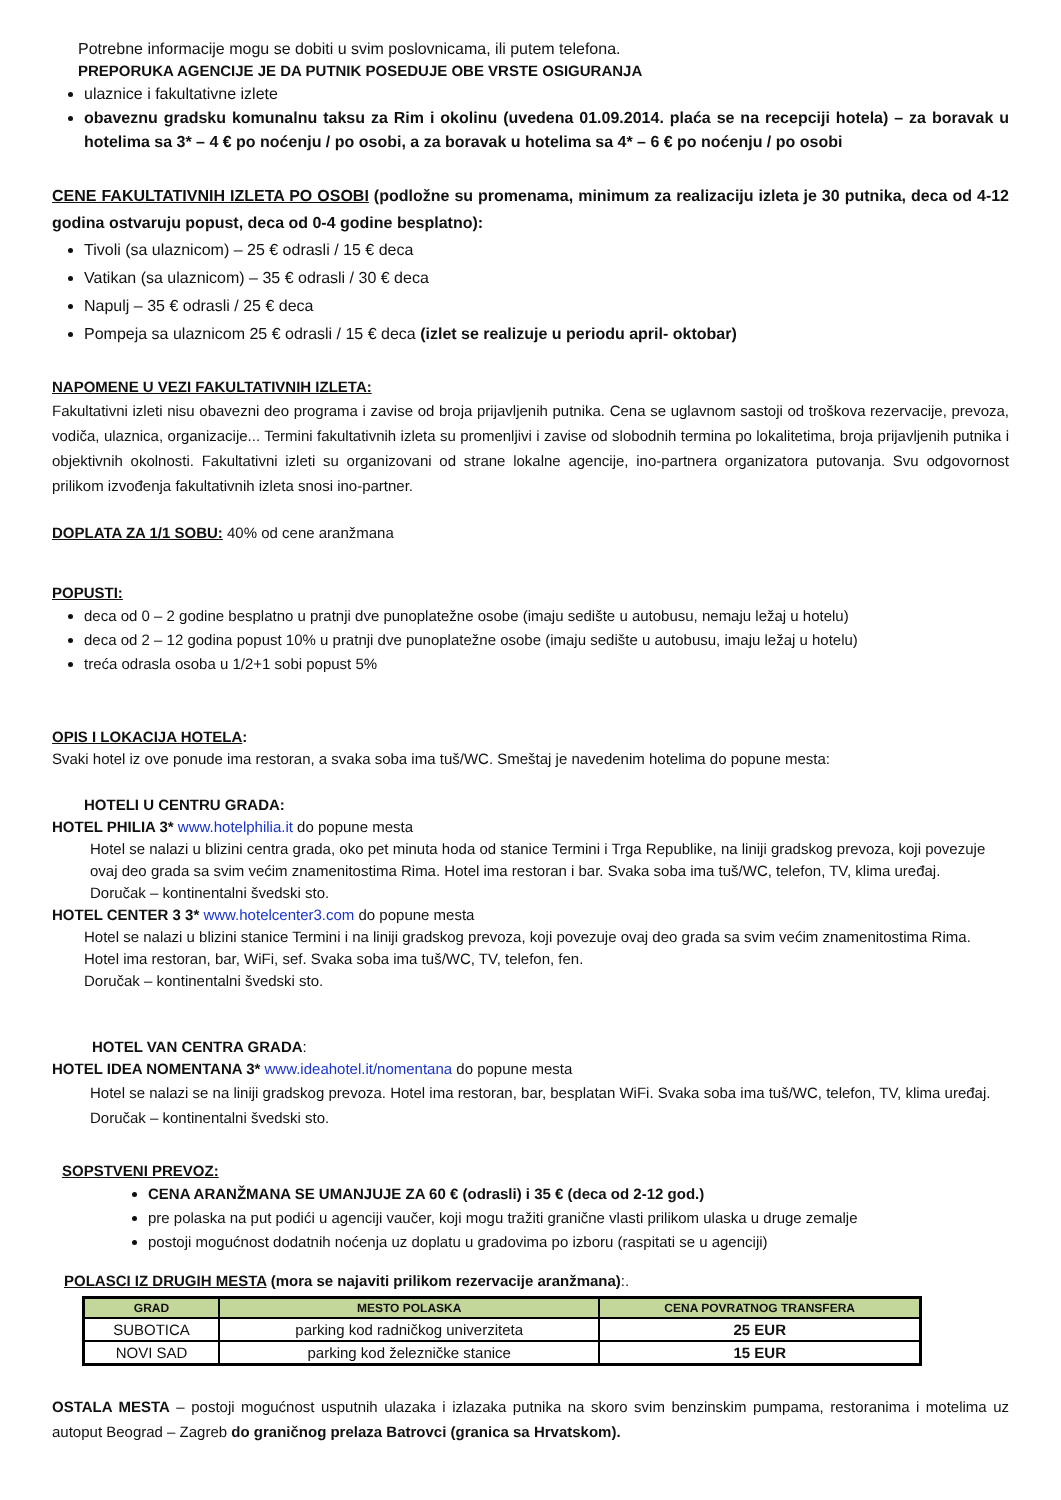Potrebne informacije mogu se dobiti u svim poslovnicama, ili putem telefona.
PREPORUKA AGENCIJE JE DA PUTNIK POSEDUJE OBE VRSTE OSIGURANJA
ulaznice i fakultativne izlete
obaveznu gradsku komunalnu taksu za Rim i okolinu (uvedena 01.09.2014. plaća se na recepciji hotela) – za boravak u hotelima sa 3* – 4 € po noćenju / po osobi, a za boravak u hotelima sa 4* – 6 € po noćenju / po osobi
CENE FAKULTATIVNIH IZLETA PO OSOBI (podložne su promenama, minimum za realizaciju izleta je 30 putnika, deca od 4-12 godina ostvaruju popust, deca od 0-4 godine besplatno):
Tivoli (sa ulaznicom) – 25 € odrasli / 15 € deca
Vatikan (sa ulaznicom) – 35 € odrasli / 30 € deca
Napulj – 35 € odrasli / 25 € deca
Pompeja sa ulaznicom 25 € odrasli / 15 € deca (izlet se realizuje u periodu april- oktobar)
NAPOMENE U VEZI FAKULTATIVNIH IZLETA:
Fakultativni izleti nisu obavezni deo programa i zavise od broja prijavljenih putnika. Cena se uglavnom sastoji od troškova rezervacije, prevoza, vodiča, ulaznica, organizacije... Termini fakultativnih izleta su promenljivi i zavise od slobodnih termina po lokalitetima, broja prijavljenih putnika i objektivnih okolnosti. Fakultativni izleti su organizovani od strane lokalne agencije, ino-partnera organizatora putovanja. Svu odgovornost prilikom izvođenja fakultativnih izleta snosi ino-partner.
DOPLATA ZA 1/1 SOBU: 40% od cene aranžmana
POPUSTI:
deca od 0 – 2 godine besplatno u pratnji dve punoplatežne osobe (imaju sedište u autobusu, nemaju ležaj u hotelu)
deca od 2 – 12 godina popust 10% u pratnji dve punoplatežne osobe (imaju sedište u autobusu, imaju ležaj u hotelu)
treća odrasla osoba u 1/2+1 sobi popust 5%
OPIS I LOKACIJA HOTELA:
Svaki hotel iz ove ponude ima restoran, a svaka soba ima tuš/WC. Smeštaj je navedenim hotelima do popune mesta:
HOTELI U CENTRU GRADA:
HOTEL PHILIA 3* www.hotelphilia.it do popune mesta
Hotel se nalazi u blizini centra grada, oko pet minuta hoda od stanice Termini i Trga Republike, na liniji gradskog prevoza, koji povezuje ovaj deo grada sa svim većim znamenitostima Rima. Hotel ima restoran i bar. Svaka soba ima tuš/WC, telefon, TV, klima uređaj.
Doručak – kontinentalni švedski sto.
HOTEL CENTER 3 3* www.hotelcenter3.com do popune mesta
Hotel se nalazi u blizini stanice Termini i na liniji gradskog prevoza, koji povezuje ovaj deo grada sa svim većim znamenitostima Rima. Hotel ima restoran, bar, WiFi, sef. Svaka soba ima tuš/WC, TV, telefon, fen.
Doručak – kontinentalni švedski sto.
HOTEL VAN CENTRA GRADA:
HOTEL IDEA NOMENTANA 3* www.ideahotel.it/nomentana do popune mesta
Hotel se nalazi se na liniji gradskog prevoza. Hotel ima restoran, bar, besplatan WiFi. Svaka soba ima tuš/WC, telefon, TV, klima uređaj. Doručak – kontinentalni švedski sto.
SOPSTVENI PREVOZ:
CENA ARANŽMANA SE UMANJUJE ZA 60 € (odrasli) i 35 € (deca od 2-12 god.)
pre polaska na put podići u agenciji vaučer, koji mogu tražiti granične vlasti prilikom ulaska u druge zemalje
postoji mogućnost dodatnih noćenja uz doplatu u gradovima po izboru (raspitati se u agenciji)
POLASCI IZ DRUGIH MESTA (mora se najaviti prilikom rezervacije aranžmana):.
| GRAD | MESTO POLASKA | CENA POVRATNOG TRANSFERA |
| --- | --- | --- |
| SUBOTICA | parking kod radničkog univerziteta | 25 EUR |
| NOVI SAD | parking kod železničke stanice | 15 EUR |
OSTALA MESTA – postoji mogućnost usputnih ulazaka i izlazaka putnika na skoro svim benzinskim pumpama, restoranima i motelima uz autoput Beograd – Zagreb do graničnog prelaza Batrovci (granica sa Hrvatskom).